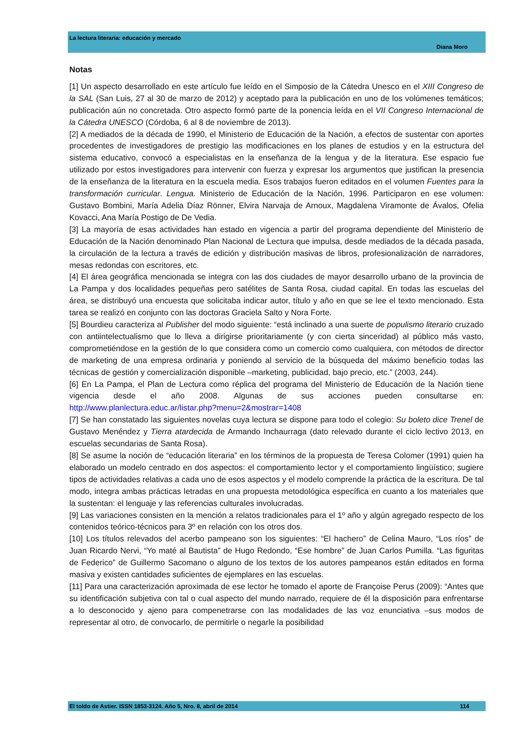La lectura literaria: educación y mercado
Diana Moro
Notas
[1] Un aspecto desarrollado en este artículo fue leído en el Simposio de la Cátedra Unesco en el XIII Congreso de la SAL (San Luis, 27 al 30 de marzo de 2012) y aceptado para la publicación en uno de los volúmenes temáticos; publicación aún no concretada. Otro aspecto formó parte de la ponencia leída en el VII Congreso Internacional de la Cátedra UNESCO (Córdoba, 6 al 8 de noviembre de 2013).
[2] A mediados de la década de 1990, el Ministerio de Educación de la Nación, a efectos de sustentar con aportes procedentes de investigadores de prestigio las modificaciones en los planes de estudios y en la estructura del sistema educativo, convocó a especialistas en la enseñanza de la lengua y de la literatura. Ese espacio fue utilizado por estos investigadores para intervenir con fuerza y expresar los argumentos que justifican la presencia de la enseñanza de la literatura en la escuela media. Esos trabajos fueron editados en el volumen Fuentes para la transformación curricular. Lengua. Ministerio de Educación de la Nación, 1996. Participaron en ese volumen: Gustavo Bombini, María Adelia Díaz Rönner, Elvira Narvaja de Arnoux, Magdalena Viramonte de Ávalos, Ofelia Kovacci, Ana María Postigo de De Vedia.
[3] La mayoría de esas actividades han estado en vigencia a partir del programa dependiente del Ministerio de Educación de la Nación denominado Plan Nacional de Lectura que impulsa, desde mediados de la década pasada, la circulación de la lectura a través de edición y distribución masivas de libros, profesionalización de narradores, mesas redondas con escritores, etc.
[4] El área geográfica mencionada se integra con las dos ciudades de mayor desarrollo urbano de la provincia de La Pampa y dos localidades pequeñas pero satélites de Santa Rosa, ciudad capital. En todas las escuelas del área, se distribuyó una encuesta que solicitaba indicar autor, título y año en que se lee el texto mencionado. Esta tarea se realizó en conjunto con las doctoras Graciela Salto y Nora Forte.
[5] Bourdieu caracteriza al Publisher del modo siguiente: “está inclinado a una suerte de populismo literario cruzado con antiintelectualismo que lo lleva a dirigirse prioritariamente (y con cierta sinceridad) al público más vasto, comprometiéndose en la gestión de lo que considera como un comercio como cualquiera, con métodos de director de marketing de una empresa ordinaria y poniendo al servicio de la búsqueda del máximo beneficio todas las técnicas de gestión y comercialización disponible –marketing, publicidad, bajo precio, etc.” (2003, 244).
[6] En La Pampa, el Plan de Lectura como réplica del programa del Ministerio de Educación de la Nación tiene vigencia desde el año 2008. Algunas de sus acciones pueden consultarse en: http://www.planlectura.educ.ar/listar.php?menu=2&mostrar=1408
[7] Se han constatado las siguientes novelas cuya lectura se dispone para todo el colegio: Su boleto dice Trenel de Gustavo Menéndez y Tierra atardecida de Armando Inchaurraga (dato relevado durante el ciclo lectivo 2013, en escuelas secundarias de Santa Rosa).
[8] Se asume la noción de “educación literaria” en los términos de la propuesta de Teresa Colomer (1991) quien ha elaborado un modelo centrado en dos aspectos: el comportamiento lector y el comportamiento lingüístico; sugiere tipos de actividades relativas a cada uno de esos aspectos y el modelo comprende la práctica de la escritura. De tal modo, integra ambas prácticas letradas en una propuesta metodológica específica en cuanto a los materiales que la sustentan: el lenguaje y las referencias culturales involucradas.
[9] Las variaciones consisten en la mención a relatos tradicionales para el 1º año y algún agregado respecto de los contenidos teórico-técnicos para 3º en relación con los otros dos.
[10] Los títulos relevados del acerbo pampeano son los siguientes: “El hachero” de Celina Mauro, “Los ríos” de Juan Ricardo Nervi, “Yo maté al Bautista” de Hugo Redondo, “Ese hombre” de Juan Carlos Pumilla. “Las figuritas de Federico” de Guillermo Sacomano o alguno de los textos de los autores pampeanos están editados en forma masiva y existen cantidades suficientes de ejemplares en las escuelas.
[11] Para una caracterización aproximada de ese lector he tomado el aporte de Françoise Perus (2009): “Antes que su identificación subjetiva con tal o cual aspecto del mundo narrado, requiere de él la disposición para enfrentarse a lo desconocido y ajeno para compenetrarse con las modalidades de las voz enunciativa –sus modos de representar al otro, de convocarlo, de permitirle o negarle la posibilidad
El toldo de Astier. ISSN 1853-3124. Año 5, Nro. 8, abril de 2014 114